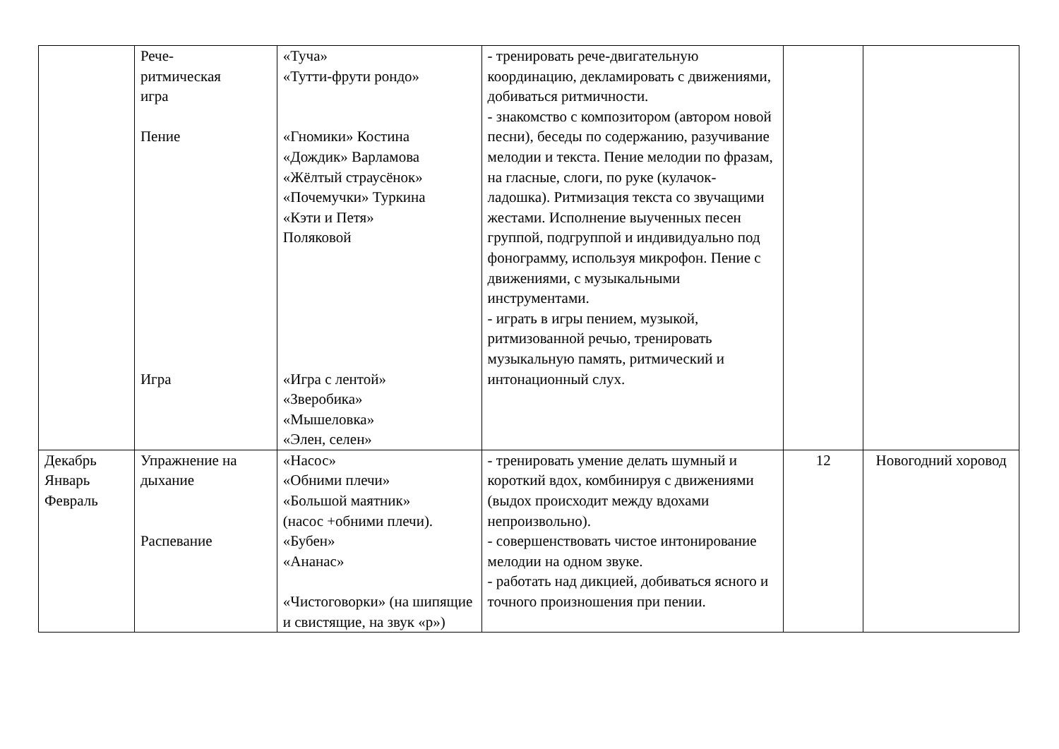| | Рече- ритмическая игра Пение Игра | «Туча» «Тутти-фрути рондо» «Гномики» Костина «Дождик» Варламова «Жёлтый страусёнок» «Почемучки» Туркина «Кэти и Петя» Поляковой «Игра с лентой» «Зверобика» «Мышеловка» «Элен, селен» | - тренировать рече-двигательную координацию, декламировать с движениями, добиваться ритмичности. - знакомство с композитором (автором новой песни), беседы по содержанию, разучивание мелодии и текста. Пение мелодии по фразам, на гласные, слоги, по руке (кулачок-ладошка). Ритмизация текста со звучащими жестами. Исполнение выученных песен группой, подгруппой и индивидуально под фонограмму, используя микрофон. Пение с движениями, с музыкальными инструментами. - играть в игры пением, музыкой, ритмизованной речью, тренировать музыкальную память, ритмический и интонационный слух. | | |
| Декабрь Январь Февраль | Упражнение на дыхание Распевание | «Насос» «Обними плечи» «Большой маятник» (насос +обними плечи). «Бубен» «Ананас» «Чистоговорки» (на шипящие и свистящие, на звук «р») | - тренировать умение делать шумный и короткий вдох, комбинируя с движениями (выдох происходит между вдохами непроизвольно). - совершенствовать чистое интонирование мелодии на одном звуке. - работать над дикцией, добиваться ясного и точного произношения при пении. | 12 | Новогодний хоровод |